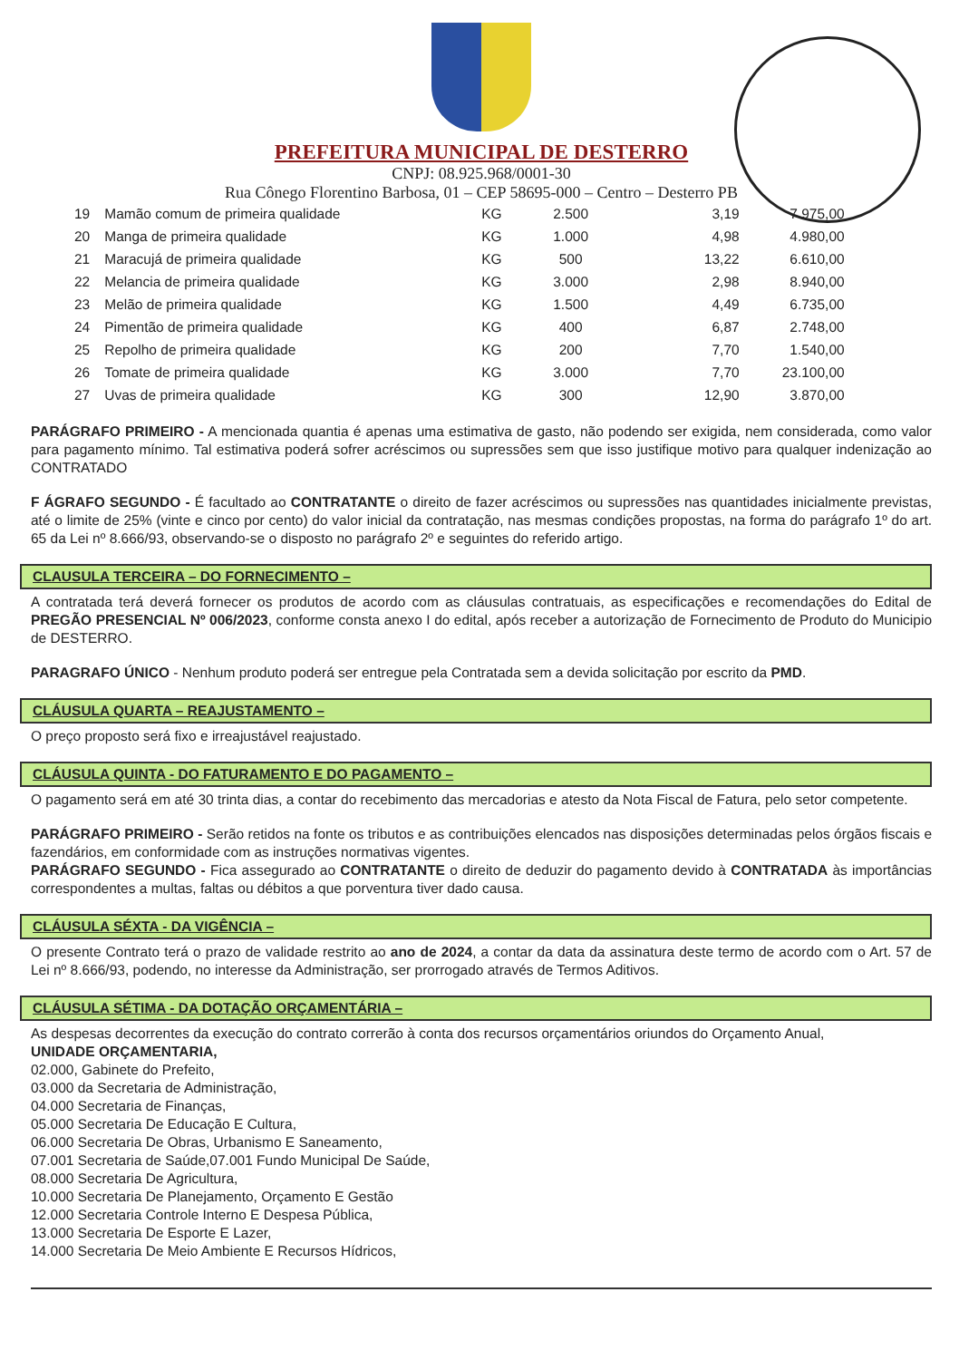PREFEITURA MUNICIPAL DE DESTERRO
CNPJ: 08.925.968/0001-30
Rua Cônego Florentino Barbosa, 01 – CEP 58695-000 – Centro – Desterro PB
| 19 | Mamão comum de primeira qualidade | KG | 2.500 | 3,19 | 7.975,00 |
| 20 | Manga de primeira qualidade | KG | 1.000 | 4,98 | 4.980,00 |
| 21 | Maracujá de primeira qualidade | KG | 500 | 13,22 | 6.610,00 |
| 22 | Melancia de primeira qualidade | KG | 3.000 | 2,98 | 8.940,00 |
| 23 | Melão de primeira qualidade | KG | 1.500 | 4,49 | 6.735,00 |
| 24 | Pimentão de primeira qualidade | KG | 400 | 6,87 | 2.748,00 |
| 25 | Repolho de primeira qualidade | KG | 200 | 7,70 | 1.540,00 |
| 26 | Tomate de primeira qualidade | KG | 3.000 | 7,70 | 23.100,00 |
| 27 | Uvas de primeira qualidade | KG | 300 | 12,90 | 3.870,00 |
PARÁGRAFO PRIMEIRO - A mencionada quantia é apenas uma estimativa de gasto, não podendo ser exigida, nem considerada, como valor para pagamento mínimo. Tal estimativa poderá sofrer acréscimos ou supressões sem que isso justifique motivo para qualquer indenização ao CONTRATADO
F ÁGRAFO SEGUNDO - É facultado ao CONTRATANTE o direito de fazer acréscimos ou supressões nas quantidades inicialmente previstas, até o limite de 25% (vinte e cinco por cento) do valor inicial da contratação, nas mesmas condições propostas, na forma do parágrafo 1º do art. 65 da Lei nº 8.666/93, observando-se o disposto no parágrafo 2º e seguintes do referido artigo.
CLAUSULA TERCEIRA – DO FORNECIMENTO –
A contratada terá deverá fornecer os produtos de acordo com as cláusulas contratuais, as especificações e recomendações do Edital de PREGÃO PRESENCIAL Nº 006/2023, conforme consta anexo I do edital, após receber a autorização de Fornecimento de Produto do Municipio de DESTERRO.
PARAGRAFO ÚNICO - Nenhum produto poderá ser entregue pela Contratada sem a devida solicitação por escrito da PMD.
CLÁUSULA QUARTA – REAJUSTAMENTO –
O preço proposto será fixo e irreajustável reajustado.
CLÁUSULA QUINTA - DO FATURAMENTO E DO PAGAMENTO –
O pagamento será em até 30 trinta dias, a contar do recebimento das mercadorias e atesto da Nota Fiscal de Fatura, pelo setor competente.
PARÁGRAFO PRIMEIRO - Serão retidos na fonte os tributos e as contribuições elencados nas disposições determinadas pelos órgãos fiscais e fazendários, em conformidade com as instruções normativas vigentes.
PARÁGRAFO SEGUNDO - Fica assegurado ao CONTRATANTE o direito de deduzir do pagamento devido à CONTRATADA às importâncias correspondentes a multas, faltas ou débitos a que porventura tiver dado causa.
CLÁUSULA SÉXTA - DA VIGÊNCIA –
O presente Contrato terá o prazo de validade restrito ao ano de 2024, a contar da data da assinatura deste termo de acordo com o Art. 57 de Lei nº 8.666/93, podendo, no interesse da Administração, ser prorrogado através de Termos Aditivos.
CLÁUSULA SÉTIMA - DA DOTAÇÃO ORÇAMENTÁRIA –
As despesas decorrentes da execução do contrato correrão à conta dos recursos orçamentários oriundos do Orçamento Anual,
UNIDADE ORÇAMENTARIA,
02.000, Gabinete do Prefeito,
03.000 da Secretaria de Administração,
04.000 Secretaria de Finanças,
05.000 Secretaria De Educação E Cultura,
06.000 Secretaria De Obras, Urbanismo E Saneamento,
07.001 Secretaria de Saúde,07.001 Fundo Municipal De Saúde,
08.000 Secretaria De Agricultura,
10.000 Secretaria De Planejamento, Orçamento E Gestão
12.000 Secretaria Controle Interno E Despesa Pública,
13.000 Secretaria De Esporte E Lazer,
14.000 Secretaria De Meio Ambiente E Recursos Hídricos,